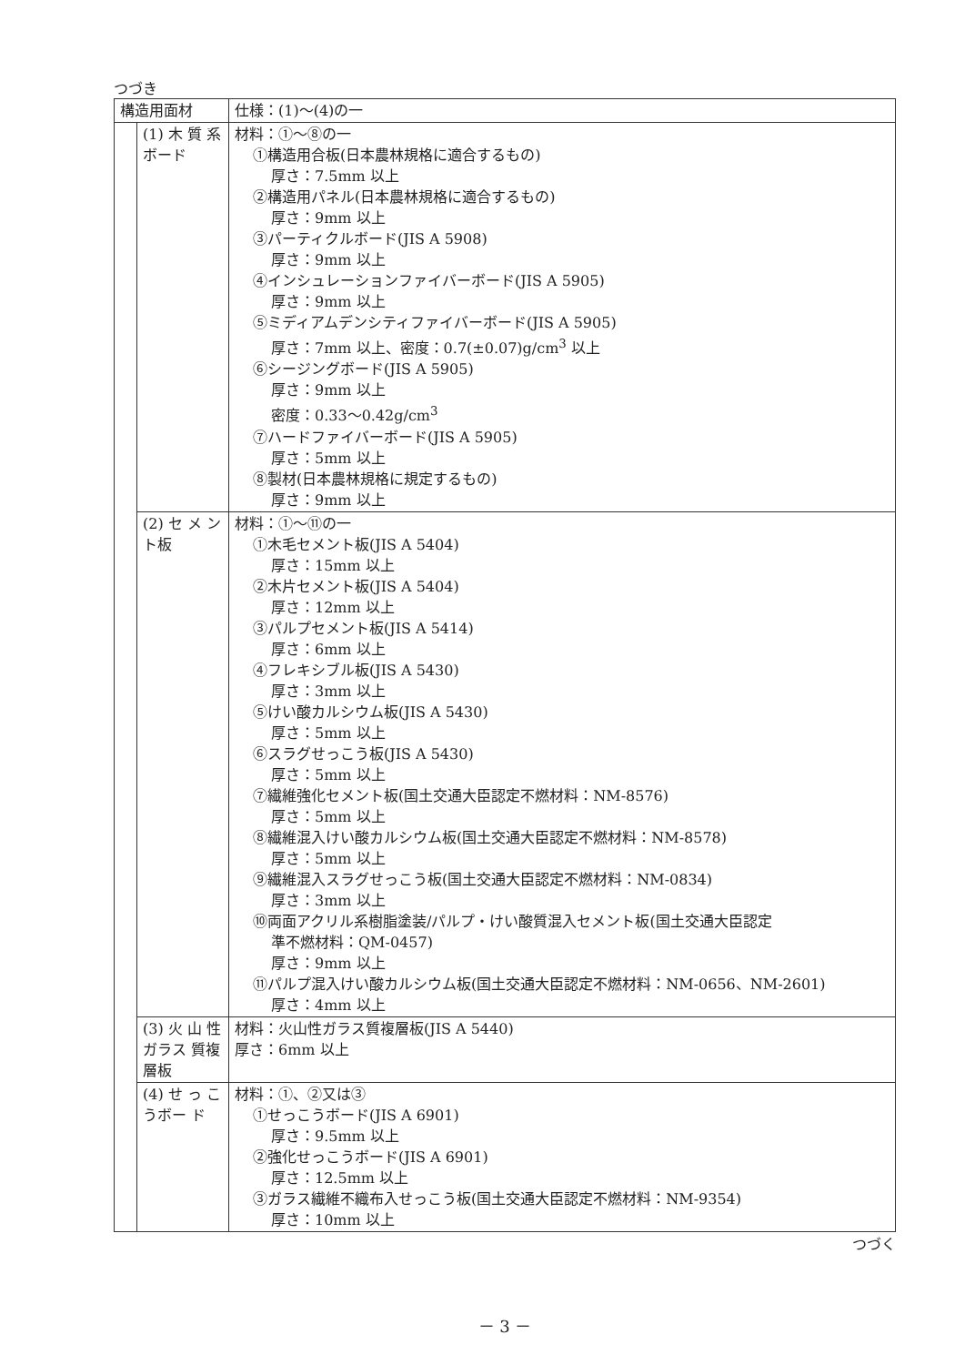つづき
| 構造用面材 | | 仕様：(1)～(4)の一 |
| | (1) 木 質 系ボード | 材料：①～⑧の一 ①構造用合板(日本農林規格に適合するもの) 厚さ：7.5mm 以上 ②構造用パネル(日本農林規格に適合するもの) 厚さ：9mm 以上 ③パーティクルボード(JIS A 5908) 厚さ：9mm 以上 ④インシュレーションファイバーボード(JIS A 5905) 厚さ：9mm 以上 ⑤ミディアムデンシティファイバーボード(JIS A 5905) 厚さ：7mm 以上、密度：0.7(±0.07)g/cm<sup>3</sup> 以上 ⑥シージングボード(JIS A 5905) 厚さ：9mm 以上 密度：0.33～0.42g/cm<sup>3</sup> ⑦ハードファイバーボード(JIS A 5905) 厚さ：5mm 以上 ⑧製材(日本農林規格に規定するもの) 厚さ：9mm 以上 |
| | (2) セ メ ント板 | 材料：①～⑪の一 ①木毛セメント板(JIS A 5404) 厚さ：15mm 以上 ②木片セメント板(JIS A 5404) 厚さ：12mm 以上 ③パルプセメント板(JIS A 5414) 厚さ：6mm 以上 ④フレキシブル板(JIS A 5430) 厚さ：3mm 以上 ⑤けい酸カルシウム板(JIS A 5430) 厚さ：5mm 以上 ⑥スラグせっこう板(JIS A 5430) 厚さ：5mm 以上 ⑦繊維強化セメント板(国土交通大臣認定不燃材料：NM-8576) 厚さ：5mm 以上 ⑧繊維混入けい酸カルシウム板(国土交通大臣認定不燃材料：NM-8578) 厚さ：5mm 以上 ⑨繊維混入スラグせっこう板(国土交通大臣認定不燃材料：NM-0834) 厚さ：3mm 以上 ⑩両面アクリル系樹脂塗装/パルプ・けい酸質混入セメント板(国土交通大臣認定 準不燃材料：QM-0457) 厚さ：9mm 以上 ⑪パルプ混入けい酸カルシウム板(国土交通大臣認定不燃材料：NM-0656、NM-2601) 厚さ：4mm 以上 |
| | (3) 火 山 性ガラス 質複層板 | 材料：火山性ガラス質複層板(JIS A 5440) 厚さ：6mm 以上 |
| | (4) せ っ こうボー ド | 材料：①、②又は③ ①せっこうボード(JIS A 6901) 厚さ：9.5mm 以上 ②強化せっこうボード(JIS A 6901) 厚さ：12.5mm 以上 ③ガラス繊維不織布入せっこう板(国土交通大臣認定不燃材料：NM-9354) 厚さ：10mm 以上 |
つづく
－ 3 －